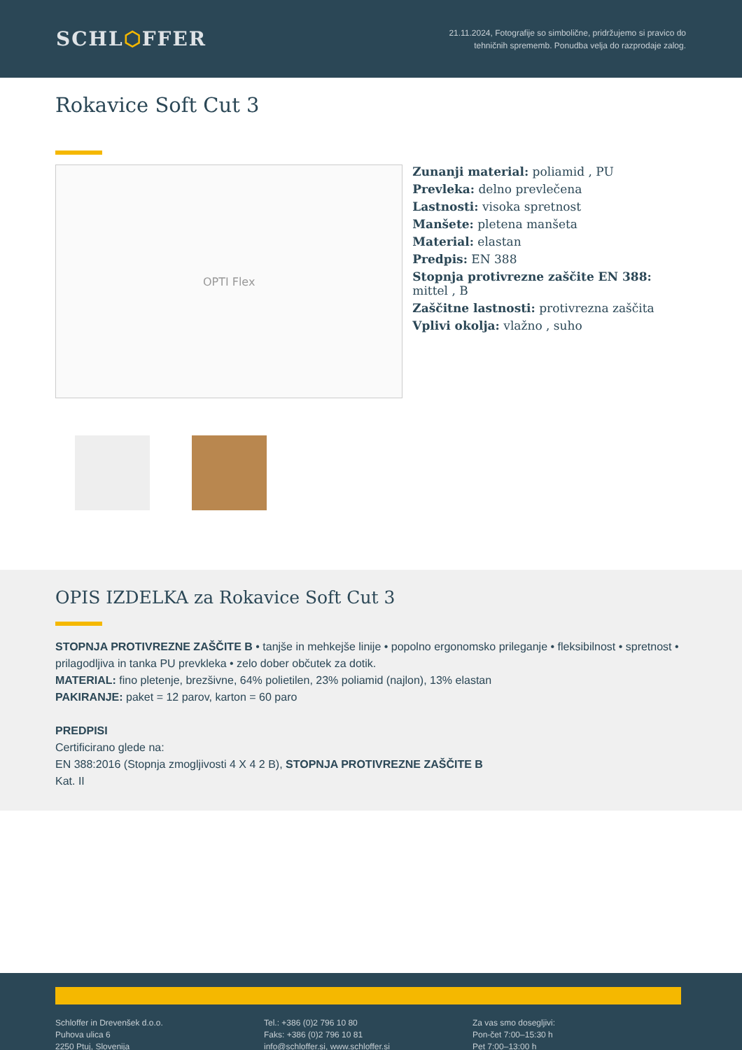SCHL⬡FFER
21.11.2024, Fotografije so simbolične, pridržujemo si pravico do
tehničnih sprememb. Ponudba velja do razprodaje zalog.
Rokavice Soft Cut 3
OPTI Flex
Zunanji material: poliamid , PU
Prevleka: delno prevlečena
Lastnosti: visoka spretnost
Manšete: pletena manšeta
Material: elastan
Predpis: EN 388
Stopnja protivrezne zaščite EN 388: mittel , B
Zaščitne lastnosti: protivrezna zaščita
Vplivi okolja: vlažno , suho
OPIS IZDELKA za Rokavice Soft Cut 3
STOPNJA PROTIVREZNE ZAŠČITE B • tanjše in mehkejše linije • popolno ergonomsko prileganje • fleksibilnost • spretnost • prilagodljiva in tanka PU prevkleka • zelo dober občutek za dotik.
MATERIAL: fino pletenje, brezšivne, 64% polietilen, 23% poliamid (najlon), 13% elastan
PAKIRANJE: paket = 12 parov, karton = 60 paro
PREDPISI
Certificirano glede na:
EN 388:2016 (Stopnja zmogljivosti 4 X 4 2 B), STOPNJA PROTIVREZNE ZAŠČITE B
Kat. II
Schloffer in Drevenšek d.o.o.
Puhova ulica 6
2250 Ptuj, Slovenija
Tel.: +386 (0)2 796 10 80
Faks: +386 (0)2 796 10 81
info@schloffer.si, www.schloffer.si
Za vas smo dosegljivi:
Pon-čet 7:00–15:30 h
Pet 7:00–13:00 h